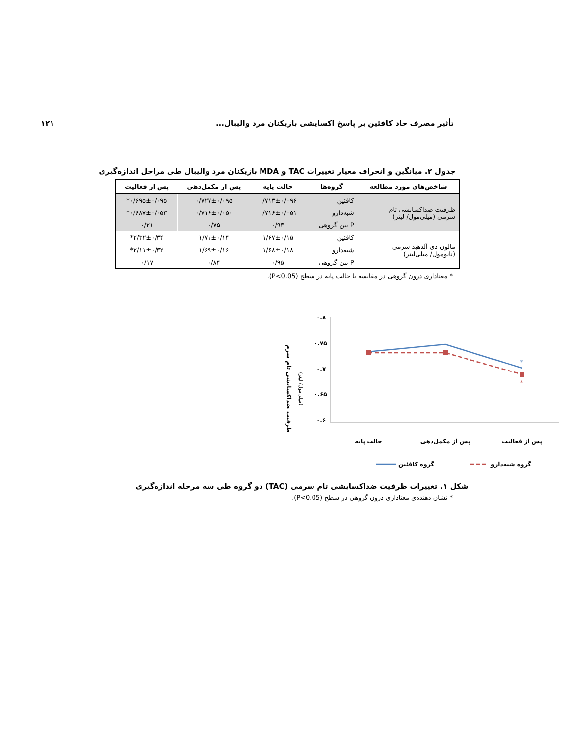تأثیر مصرف حاد کافئین بر پاسخ اکسایشی بازیکنان مرد والیبال... ۱۲۱
جدول ۲. میانگین و انحراف معیار تغییرات TAC و MDA بازیکنان مرد والیبال طی مراحل اندازه‌گیری
| شاخص‌های مورد مطالعه | گروه‌ها | حالت پایه | پس از مکمل‌دهی | پس از فعالیت |
| --- | --- | --- | --- | --- |
| ظرفیت ضداکسایشی تام سرمی (میلی‌مول/ لیتر) | کافئین | ۰/۷۱۳±۰/۰۹۶ | ۰/۷۲۷±۰/۰۹۵ | ۰/۶۹۵±۰/۰۹۵* |
| | شبه‌دارو | ۰/۷۱۶±۰/۰۵۱ | ۰/۷۱۶±۰/۰۵۰ | ۰/۶۸۷±۰/۰۵۳* |
| | P بین گروهی | ۰/۹۳ | ۰/۷۵ | ۰/۲۱ |
| مالون دی آلدهید سرمی (نانومول/ میلی‌لیتر) | کافئین | ۱/۶۷±۰/۱۵ | ۱/۷۱±۰/۱۴ | ۲/۳۲±۰/۳۴* |
| | شبه‌دارو | ۱/۶۸±۰/۱۸ | ۱/۶۹±۰/۱۶ | ۲/۱۱±۰/۳۲* |
| | P بین گروهی | ۰/۹۵ | ۰/۸۴ | ۰/۱۷ |
* معناداری درون گروهی در مقایسه با حالت پایه در سطح (P<0.05).
ظرفیت ضداکسایشی تام سرم
(میلی‌مول/ لیتر)
۰.۸
۰.۷۵
۰.۷
۰.۶۵
۰.۶
*
*
حالت پایه
پس از مکمل‌دهی
پس از فعالیت
گروه کافئین
گروه شبه‌دارو
شکل ۱. تغییرات ظرفیت ضداکسایشی تام سرمی (TAC) دو گروه طی سه مرحله اندازه‌گیری
* نشان دهنده‌ی معناداری درون گروهی در سطح (P<0.05).